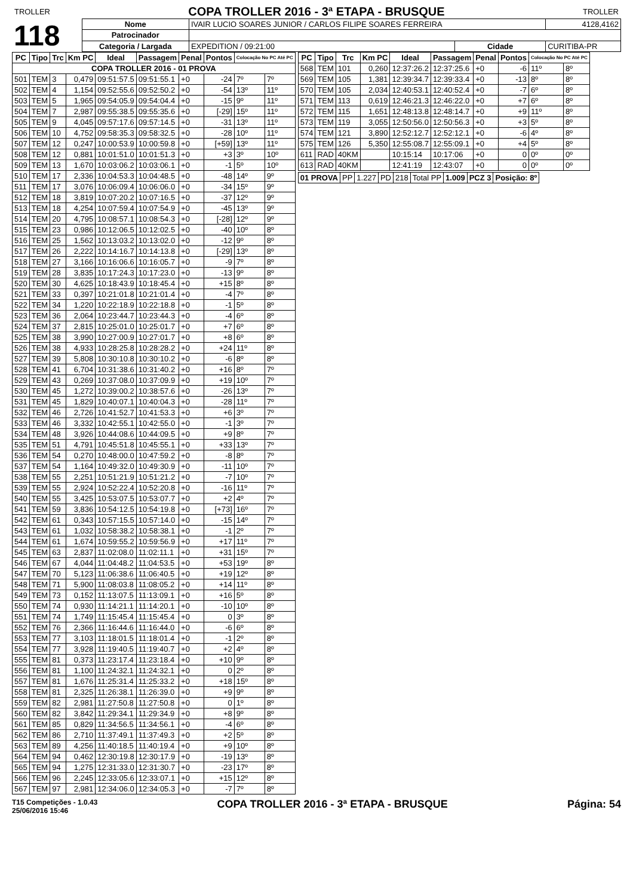TROLLER
COPA TROLLER 2016 - 3ª ETAPA - BRUSQUE
TROLLER
| 118 | Nome | IVAIR LUCIO SOARES JUNIOR / CARLOS FILIPE SOARES FERREIRA | | | 4128,4162 |
| | Patrocinador | | | | |
| | Categoria / Largada | EXPEDITION / 09:21:00 | Cidade | CURITIBA-PR | |
| PC | Tipo | Trc | Km PC | Ideal | Passagem | Penal | Pontos | Colocação No PC Até PC | |
| --- | --- | --- | --- | --- | --- | --- | --- | --- | --- |
| COPA TROLLER 2016 - 01 PROVA | | | | | | | | | |
| 501 | TEM | 3 | 0,479 | 09:51:57.5 | 09:51:55.1 | +0 | -24 | 7º | 7º |
| 502 | TEM | 4 | 1,154 | 09:52:55.6 | 09:52:50.2 | +0 | -54 | 13º | 11º |
| 503 | TEM | 5 | 1,965 | 09:54:05.9 | 09:54:04.4 | +0 | -15 | 9º | 11º |
| 504 | TEM | 7 | 2,987 | 09:55:38.5 | 09:55:35.6 | +0 | [-29] | 15º | 11º |
| 505 | TEM | 9 | 4,045 | 09:57:17.6 | 09:57:14.5 | +0 | -31 | 13º | 11º |
| 506 | TEM | 10 | 4,752 | 09:58:35.3 | 09:58:32.5 | +0 | -28 | 10º | 11º |
| 507 | TEM | 12 | 0,247 | 10:00:53.9 | 10:00:59.8 | +0 | [+59] | 13º | 11º |
| 508 | TEM | 12 | 0,881 | 10:01:51.0 | 10:01:51.3 | +0 | +3 | 3º | 10º |
| 509 | TEM | 13 | 1,670 | 10:03:06.2 | 10:03:06.1 | +0 | -1 | 5º | 10º |
| 510 | TEM | 17 | 2,336 | 10:04:53.3 | 10:04:48.5 | +0 | -48 | 14º | 9º |
| 511 | TEM | 17 | 3,076 | 10:06:09.4 | 10:06:06.0 | +0 | -34 | 15º | 9º |
| 512 | TEM | 18 | 3,819 | 10:07:20.2 | 10:07:16.5 | +0 | -37 | 12º | 9º |
| 513 | TEM | 18 | 4,254 | 10:07:59.4 | 10:07:54.9 | +0 | -45 | 13º | 9º |
| 514 | TEM | 20 | 4,795 | 10:08:57.1 | 10:08:54.3 | +0 | [-28] | 12º | 9º |
| 515 | TEM | 23 | 0,986 | 10:12:06.5 | 10:12:02.5 | +0 | -40 | 10º | 8º |
| 516 | TEM | 25 | 1,562 | 10:13:03.2 | 10:13:02.0 | +0 | -12 | 9º | 8º |
| 517 | TEM | 26 | 2,222 | 10:14:16.7 | 10:14:13.8 | +0 | [-29] | 13º | 8º |
| 518 | TEM | 27 | 3,166 | 10:16:06.6 | 10:16:05.7 | +0 | -9 | 7º | 8º |
| 519 | TEM | 28 | 3,835 | 10:17:24.3 | 10:17:23.0 | +0 | -13 | 9º | 8º |
| 520 | TEM | 30 | 4,625 | 10:18:43.9 | 10:18:45.4 | +0 | +15 | 8º | 8º |
| 521 | TEM | 33 | 0,397 | 10:21:01.8 | 10:21:01.4 | +0 | -4 | 7º | 8º |
| 522 | TEM | 34 | 1,220 | 10:22:18.9 | 10:22:18.8 | +0 | -1 | 5º | 8º |
| 523 | TEM | 36 | 2,064 | 10:23:44.7 | 10:23:44.3 | +0 | -4 | 6º | 8º |
| 524 | TEM | 37 | 2,815 | 10:25:01.0 | 10:25:01.7 | +0 | +7 | 6º | 8º |
| 525 | TEM | 38 | 3,990 | 10:27:00.9 | 10:27:01.7 | +0 | +8 | 6º | 8º |
| 526 | TEM | 38 | 4,933 | 10:28:25.8 | 10:28:28.2 | +0 | +24 | 11º | 8º |
| 527 | TEM | 39 | 5,808 | 10:30:10.8 | 10:30:10.2 | +0 | -6 | 8º | 8º |
| 528 | TEM | 41 | 6,704 | 10:31:38.6 | 10:31:40.2 | +0 | +16 | 8º | 7º |
| 529 | TEM | 43 | 0,269 | 10:37:08.0 | 10:37:09.9 | +0 | +19 | 10º | 7º |
| 530 | TEM | 45 | 1,272 | 10:39:00.2 | 10:38:57.6 | +0 | -26 | 13º | 7º |
| 531 | TEM | 45 | 1,829 | 10:40:07.1 | 10:40:04.3 | +0 | -28 | 11º | 7º |
| 532 | TEM | 46 | 2,726 | 10:41:52.7 | 10:41:53.3 | +0 | +6 | 3º | 7º |
| 533 | TEM | 46 | 3,332 | 10:42:55.1 | 10:42:55.0 | +0 | -1 | 3º | 7º |
| 534 | TEM | 48 | 3,926 | 10:44:08.6 | 10:44:09.5 | +0 | +9 | 8º | 7º |
| 535 | TEM | 51 | 4,791 | 10:45:51.8 | 10:45:55.1 | +0 | +33 | 13º | 7º |
| 536 | TEM | 54 | 0,270 | 10:48:00.0 | 10:47:59.2 | +0 | -8 | 8º | 7º |
| 537 | TEM | 54 | 1,164 | 10:49:32.0 | 10:49:30.9 | +0 | -11 | 10º | 7º |
| 538 | TEM | 55 | 2,251 | 10:51:21.9 | 10:51:21.2 | +0 | -7 | 10º | 7º |
| 539 | TEM | 55 | 2,924 | 10:52:22.4 | 10:52:20.8 | +0 | -16 | 11º | 7º |
| 540 | TEM | 55 | 3,425 | 10:53:07.5 | 10:53:07.7 | +0 | +2 | 4º | 7º |
| 541 | TEM | 59 | 3,836 | 10:54:12.5 | 10:54:19.8 | +0 | [+73] | 16º | 7º |
| 542 | TEM | 61 | 0,343 | 10:57:15.5 | 10:57:14.0 | +0 | -15 | 14º | 7º |
| 543 | TEM | 61 | 1,032 | 10:58:38.2 | 10:58:38.1 | +0 | -1 | 2º | 7º |
| 544 | TEM | 61 | 1,674 | 10:59:55.2 | 10:59:56.9 | +0 | +17 | 11º | 7º |
| 545 | TEM | 63 | 2,837 | 11:02:08.0 | 11:02:11.1 | +0 | +31 | 15º | 7º |
| 546 | TEM | 67 | 4,044 | 11:04:48.2 | 11:04:53.5 | +0 | +53 | 19º | 8º |
| 547 | TEM | 70 | 5,123 | 11:06:38.6 | 11:06:40.5 | +0 | +19 | 12º | 8º |
| 548 | TEM | 71 | 5,900 | 11:08:03.8 | 11:08:05.2 | +0 | +14 | 11º | 8º |
| 549 | TEM | 73 | 0,152 | 11:13:07.5 | 11:13:09.1 | +0 | +16 | 5º | 8º |
| 550 | TEM | 74 | 0,930 | 11:14:21.1 | 11:14:20.1 | +0 | -10 | 10º | 8º |
| 551 | TEM | 74 | 1,749 | 11:15:45.4 | 11:15:45.4 | +0 | 0 | 3º | 8º |
| 552 | TEM | 76 | 2,366 | 11:16:44.6 | 11:16:44.0 | +0 | -6 | 6º | 8º |
| 553 | TEM | 77 | 3,103 | 11:18:01.5 | 11:18:01.4 | +0 | -1 | 2º | 8º |
| 554 | TEM | 77 | 3,928 | 11:19:40.5 | 11:19:40.7 | +0 | +2 | 4º | 8º |
| 555 | TEM | 81 | 0,373 | 11:23:17.4 | 11:23:18.4 | +0 | +10 | 9º | 8º |
| 556 | TEM | 81 | 1,100 | 11:24:32.1 | 11:24:32.1 | +0 | 0 | 2º | 8º |
| 557 | TEM | 81 | 1,676 | 11:25:31.4 | 11:25:33.2 | +0 | +18 | 15º | 8º |
| 558 | TEM | 81 | 2,325 | 11:26:38.1 | 11:26:39.0 | +0 | +9 | 9º | 8º |
| 559 | TEM | 82 | 2,981 | 11:27:50.8 | 11:27:50.8 | +0 | 0 | 1º | 8º |
| 560 | TEM | 82 | 3,842 | 11:29:34.1 | 11:29:34.9 | +0 | +8 | 9º | 8º |
| 561 | TEM | 85 | 0,829 | 11:34:56.5 | 11:34:56.1 | +0 | -4 | 6º | 8º |
| 562 | TEM | 86 | 2,710 | 11:37:49.1 | 11:37:49.3 | +0 | +2 | 5º | 8º |
| 563 | TEM | 89 | 4,256 | 11:40:18.5 | 11:40:19.4 | +0 | +9 | 10º | 8º |
| 564 | TEM | 94 | 0,462 | 12:30:19.8 | 12:30:17.9 | +0 | -19 | 13º | 8º |
| 565 | TEM | 94 | 1,275 | 12:31:33.0 | 12:31:30.7 | +0 | -23 | 17º | 8º |
| 566 | TEM | 96 | 2,245 | 12:33:05.6 | 12:33:07.1 | +0 | +15 | 12º | 8º |
| 567 | TEM | 97 | 2,981 | 12:34:06.0 | 12:34:05.3 | +0 | -7 | 7º | 8º |
| PC | Tipo | Trc | Km PC | Ideal | Passagem | Penal | Pontos | Colocação No PC Até PC | |
| --- | --- | --- | --- | --- | --- | --- | --- | --- | --- |
| 568 | TEM | 101 | 0,260 | 12:37:26.2 | 12:37:25.6 | +0 | -6 | 11º | 8º |
| 569 | TEM | 105 | 1,381 | 12:39:34.7 | 12:39:33.4 | +0 | -13 | 8º | 8º |
| 570 | TEM | 105 | 2,034 | 12:40:53.1 | 12:40:52.4 | +0 | -7 | 6º | 8º |
| 571 | TEM | 113 | 0,619 | 12:46:21.3 | 12:46:22.0 | +0 | +7 | 6º | 8º |
| 572 | TEM | 115 | 1,651 | 12:48:13.8 | 12:48:14.7 | +0 | +9 | 11º | 8º |
| 573 | TEM | 119 | 3,055 | 12:50:56.0 | 12:50:56.3 | +0 | +3 | 5º | 8º |
| 574 | TEM | 121 | 3,890 | 12:52:12.7 | 12:52:12.1 | +0 | -6 | 4º | 8º |
| 575 | TEM | 126 | 5,350 | 12:55:08.7 | 12:55:09.1 | +0 | +4 | 5º | 8º |
| 611 | RAD | 40KM | | 10:15:14 | 10:17:06 | +0 | 0 | 0º | 0º |
| 613 | RAD | 40KM | | 12:41:19 | 12:43:07 | +0 | 0 | 0º | 0º |
| 01 PROVA | PP | 1.227 | PD | 218 | Total PP | 1.009 | PCZ 3 | Posição: 8º |
T15 Competições - 1.0.43
25/06/2016 15:46 COPA TROLLER 2016 - 3ª ETAPA - BRUSQUE Página: 54